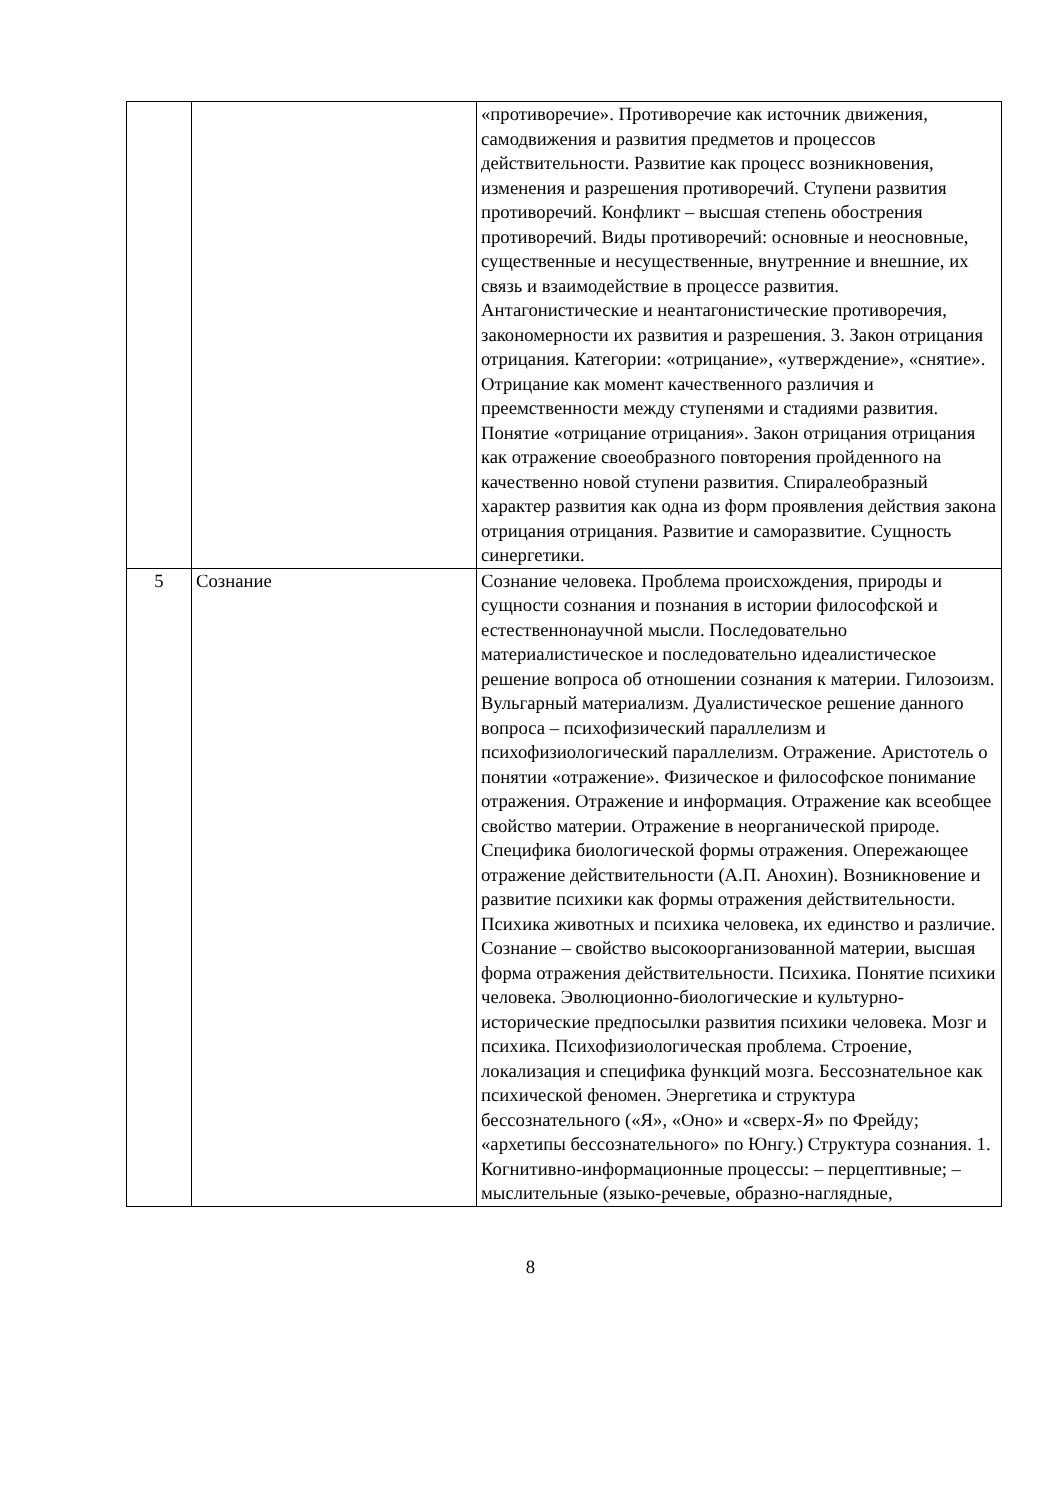| | | «противоречие». Противоречие как источник движения, самодвижения и развития предметов и процессов действительности. Развитие как процесс возникновения, изменения и разрешения противоречий. Ступени развития противоречий. Конфликт – высшая степень обострения противоречий. Виды противоречий: основные и неосновные, существенные и несущественные, внутренние и внешние, их связь и взаимодействие в процессе развития. Антагонистические и неантагонистические противоречия, закономерности их развития и разрешения. 3. Закон отрицания отрицания. Категории: «отрицание», «утверждение», «снятие». Отрицание как момент качественного различия и преемственности между ступенями и стадиями развития. Понятие «отрицание отрицания». Закон отрицания отрицания как отражение своеобразного повторения пройденного на качественно новой ступени развития. Спиралеобразный характер развития как одна из форм проявления действия закона отрицания отрицания. Развитие и саморазвитие. Сущность синергетики. |
| 5 | Сознание | Сознание человека. Проблема происхождения, природы и сущности сознания и познания в истории философской и естественнонаучной мысли. Последовательно материалистическое и последовательно идеалистическое решение вопроса об отношении сознания к материи. Гилозоизм. Вульгарный материализм. Дуалистическое решение данного вопроса – психофизический параллелизм и психофизиологический параллелизм. Отражение. Аристотель о понятии «отражение». Физическое и философское понимание отражения. Отражение и информация. Отражение как всеобщее свойство материи. Отражение в неорганической природе. Специфика биологической формы отражения. Опережающее отражение действительности (А.П. Анохин). Возникновение и развитие психики как формы отражения действительности. Психика животных и психика человека, их единство и различие. Сознание – свойство высокоорганизованной материи, высшая форма отражения действительности. Психика. Понятие психики человека. Эволюционно-биологические и культурно-исторические предпосылки развития психики человека. Мозг и психика. Психофизиологическая проблема. Строение, локализация и специфика функций мозга. Бессознательное как психической феномен. Энергетика и структура бессознательного («Я», «Оно» и «сверх-Я» по Фрейду; «архетипы бессознательного» по Юнгу.) Структура сознания. 1. Когнитивно-информационные процессы: – перцептивные; – мыслительные (языко-речевые, образно-наглядные, |
8